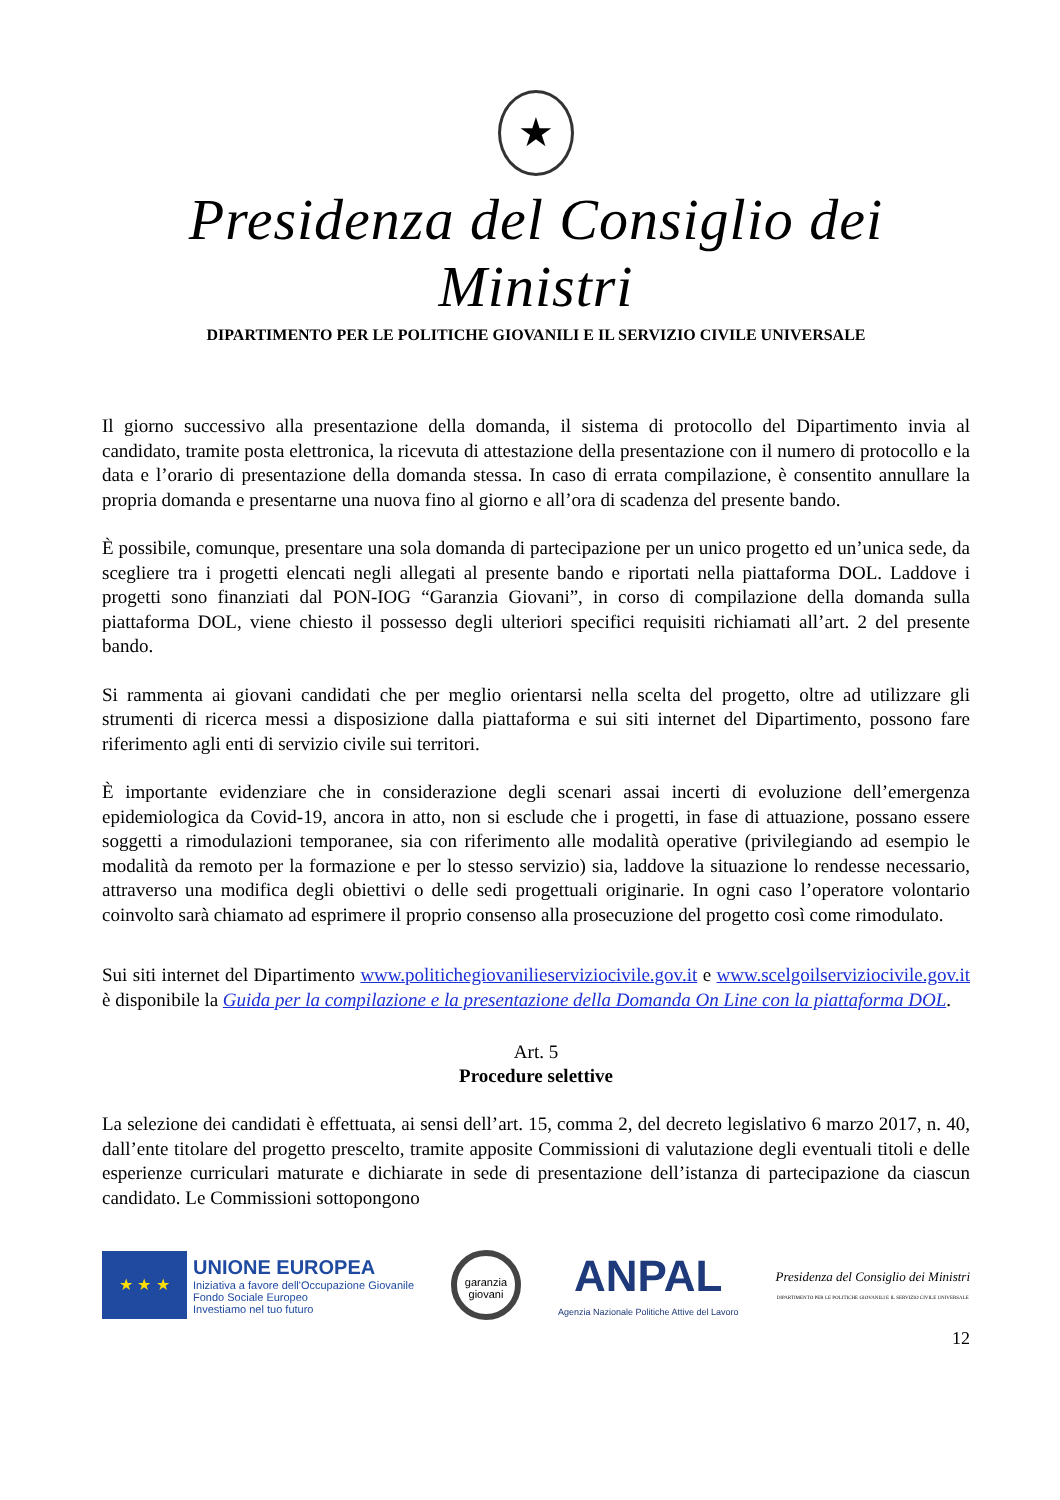★
Presidenza del Consiglio dei Ministri
DIPARTIMENTO PER LE POLITICHE GIOVANILI E IL SERVIZIO CIVILE UNIVERSALE
Il giorno successivo alla presentazione della domanda, il sistema di protocollo del Dipartimento invia al candidato, tramite posta elettronica, la ricevuta di attestazione della presentazione con il numero di protocollo e la data e l’orario di presentazione della domanda stessa. In caso di errata compilazione, è consentito annullare la propria domanda e presentarne una nuova fino al giorno e all’ora di scadenza del presente bando.
È possibile, comunque, presentare una sola domanda di partecipazione per un unico progetto ed un’unica sede, da scegliere tra i progetti elencati negli allegati al presente bando e riportati nella piattaforma DOL. Laddove i progetti sono finanziati dal PON-IOG “Garanzia Giovani”, in corso di compilazione della domanda sulla piattaforma DOL, viene chiesto il possesso degli ulteriori specifici requisiti richiamati all’art. 2 del presente bando.
Si rammenta ai giovani candidati che per meglio orientarsi nella scelta del progetto, oltre ad utilizzare gli strumenti di ricerca messi a disposizione dalla piattaforma e sui siti internet del Dipartimento, possono fare riferimento agli enti di servizio civile sui territori.
È importante evidenziare che in considerazione degli scenari assai incerti di evoluzione dell’emergenza epidemiologica da Covid-19, ancora in atto, non si esclude che i progetti, in fase di attuazione, possano essere soggetti a rimodulazioni temporanee, sia con riferimento alle modalità operative (privilegiando ad esempio le modalità da remoto per la formazione e per lo stesso servizio) sia, laddove la situazione lo rendesse necessario, attraverso una modifica degli obiettivi o delle sedi progettuali originarie. In ogni caso l’operatore volontario coinvolto sarà chiamato ad esprimere il proprio consenso alla prosecuzione del progetto così come rimodulato.
Sui siti internet del Dipartimento www.politichegiovanilieserviziocivile.gov.it e www.scelgoilserviziocivile.gov.it è disponibile la Guida per la compilazione e la presentazione della Domanda On Line con la piattaforma DOL.
Art. 5
Procedure selettive
La selezione dei candidati è effettuata, ai sensi dell’art. 15, comma 2, del decreto legislativo 6 marzo 2017, n. 40, dall’ente titolare del progetto prescelto, tramite apposite Commissioni di valutazione degli eventuali titoli e delle esperienze curriculari maturate e dichiarate in sede di presentazione dell’istanza di partecipazione da ciascun candidato. Le Commissioni sottopongono
★ ★ ★
UNIONE EUROPEA
Iniziativa a favore dell'Occupazione Giovanile
Fondo Sociale Europeo
Investiamo nel tuo futuro
garanzia giovani
ANPAL
Agenzia Nazionale Politiche Attive del Lavoro
Presidenza del Consiglio dei Ministri
DIPARTIMENTO PER LE POLITICHE GIOVANILI E IL SERVIZIO CIVILE UNIVERSALE
12